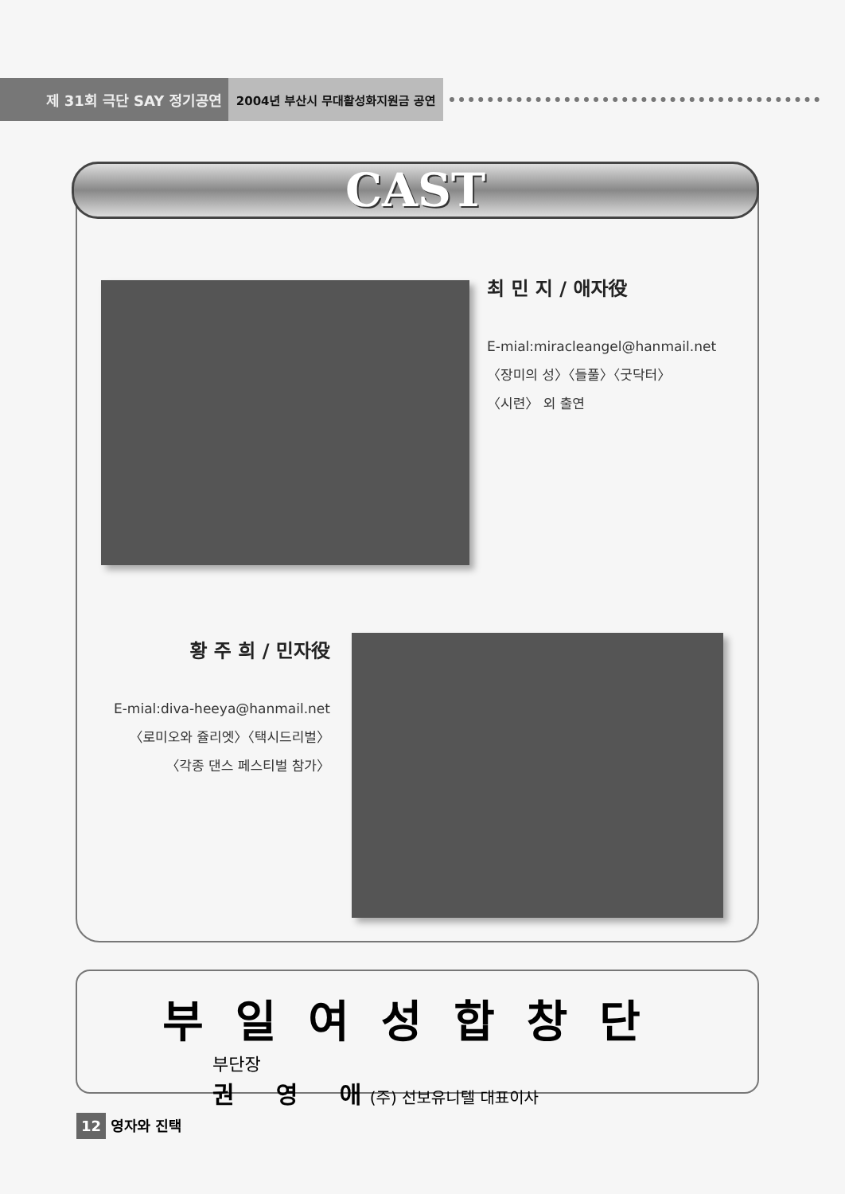제 31회 극단 SAY 정기공연
2004년 부산시 무대활성화지원금 공연
CAST
최 민 지 / 애자役
E-mial:miracleangel@hanmail.net
〈장미의 성〉〈들풀〉〈굿닥터〉
〈시련〉 외 출연
황 주 희 / 민자役
E-mial:diva-heeya@hanmail.net
〈로미오와 쥴리엣〉〈택시드리벌〉
〈각종 댄스 페스티벌 참가〉
부일여성합창단
부단장
권 영 애 (주) 선보유니텔 대표이사
12 영자와 진택